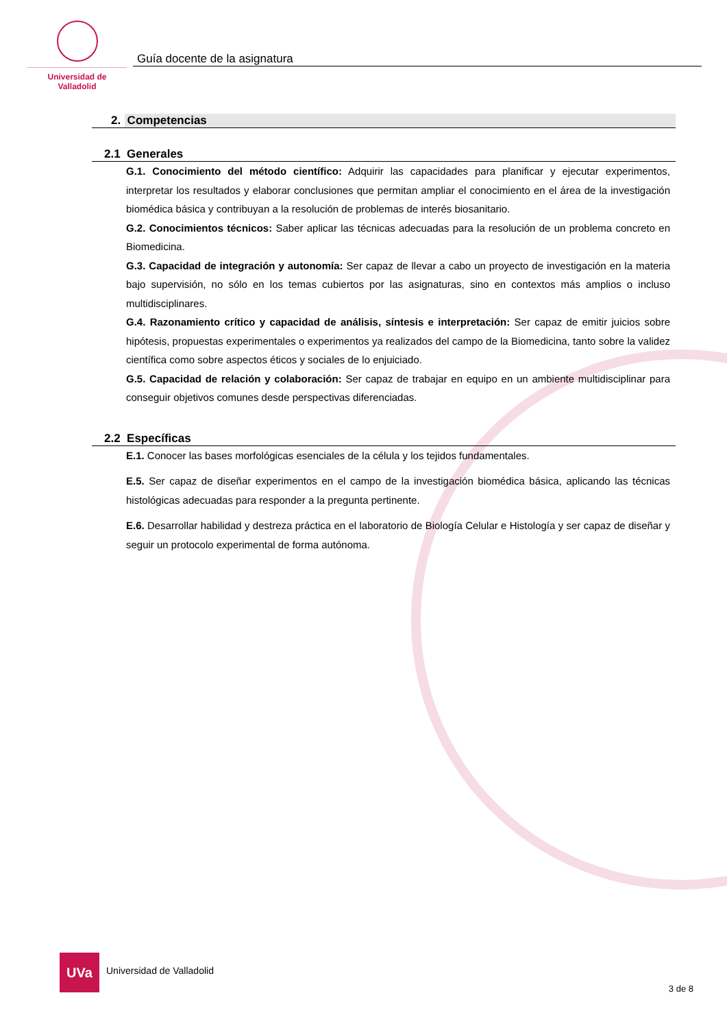Universidad de Valladolid
Guía docente de la asignatura
2. Competencias
2.1 Generales
G.1. Conocimiento del método científico: Adquirir las capacidades para planificar y ejecutar experimentos, interpretar los resultados y elaborar conclusiones que permitan ampliar el conocimiento en el área de la investigación biomédica básica y contribuyan a la resolución de problemas de interés biosanitario.
G.2. Conocimientos técnicos: Saber aplicar las técnicas adecuadas para la resolución de un problema concreto en Biomedicina.
G.3. Capacidad de integración y autonomía: Ser capaz de llevar a cabo un proyecto de investigación en la materia bajo supervisión, no sólo en los temas cubiertos por las asignaturas, sino en contextos más amplios o incluso multidisciplinares.
G.4. Razonamiento crítico y capacidad de análisis, síntesis e interpretación: Ser capaz de emitir juicios sobre hipótesis, propuestas experimentales o experimentos ya realizados del campo de la Biomedicina, tanto sobre la validez científica como sobre aspectos éticos y sociales de lo enjuiciado.
G.5. Capacidad de relación y colaboración: Ser capaz de trabajar en equipo en un ambiente multidisciplinar para conseguir objetivos comunes desde perspectivas diferenciadas.
2.2 Específicas
E.1. Conocer las bases morfológicas esenciales de la célula y los tejidos fundamentales.
E.5. Ser capaz de diseñar experimentos en el campo de la investigación biomédica básica, aplicando las técnicas histológicas adecuadas para responder a la pregunta pertinente.
E.6. Desarrollar habilidad y destreza práctica en el laboratorio de Biología Celular e Histología y ser capaz de diseñar y seguir un protocolo experimental de forma autónoma.
UVa Universidad de Valladolid
3 de 8